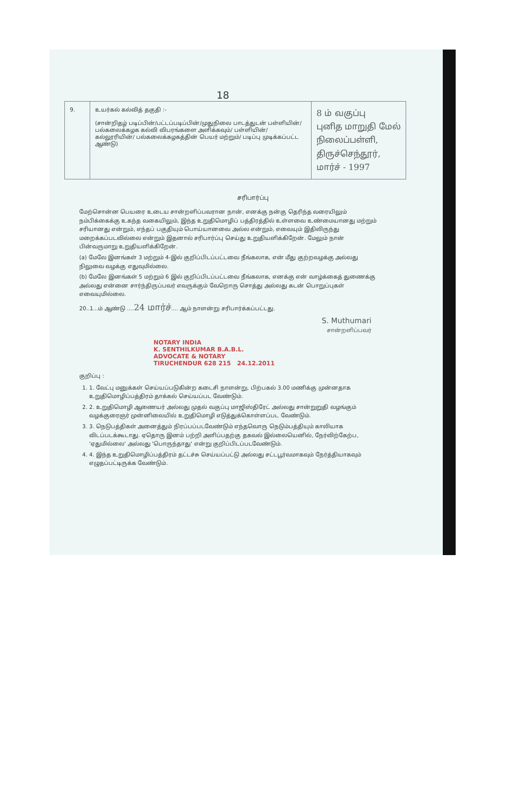18
| 9. | உயர்கல் கல்வித் தகுதி :- (சான்றிதழ் படிப்பின்/பட்டப்படிப்பின்/முதுநிலை பாடத்துடன் பள்ளியின்/ பல்கலைக்கழக கல்வி விபரங்களை அளிக்கவும்/ பள்ளியின்/கல்லூரியின்/ பல்கலைக்கழகத்தின் பெயர் மற்றும்/ படிப்பு முடிக்கப்பட்ட ஆண்டு) | 8 ம் வகுப்பு புனித மாறுதி மேல் நிலைப்பள்ளி, திருச்செந்தூர், மார்ச் - 1997 |
சரிபார்ப்பு
மேற்சொன்ன பெயரை உடைய சான்றளிப்பவரான நான், எனக்கு நன்கு தெரிந்த வரையிலும் நம்பிக்கைக்கு உகந்த வகையிலும், இந்த உறுதிமொழிப் பத்திரத்தில் உள்ளவை உண்மையானது மற்றும் சரியானது என்றும், எந்தப் பகுதியும் பொய்யானவை அல்ல என்றும், எவையும் இதிலிருந்து மறைக்கப்படவில்லை என்றும் இதனால் சரிபார்ப்பு செய்து உறுதியளிக்கிறேன். மேலும் நான் பின்வருமாறு உறுதியளிக்கிறேன்.
(a) மேலே இனங்கள் 3 மற்றும் 4-இல் குறிப்பிடப்பட்டவை நீங்கலாக, என் மீது குற்றவழக்கு அல்லது நிலுவை வழக்கு எதுவுமில்லை.
(b) மேலே இனங்கள் 5 மற்றும் 6 இல் குறிப்பிடப்பட்டவை நீங்கலாக, எனக்கு என் வாழ்க்கைத் துணைக்கு அல்லது என்னை சார்ந்திருப்பவர் எவருக்கும் வேறொரு சொத்து அல்லது கடன் பொறுப்புகள் எவையுமில்லை.
20..1...ம் ஆண்டு ....24 மார்ச்.... ஆம் நாளன்று சரிபார்க்கப்பட்டது.
S. Muthumari
சான்றளிப்பவர்
NOTARY INDIA
K. SENTHILKUMAR B.A.B.L.
ADVOCATE & NOTARY
TIRUCHENDUR 628 215 24.12.2011
குறிப்பு :
1. 1. வேட்பு மனுக்கள் செய்யப்படுகின்ற கடைசி நாளன்று, பிற்பகல் 3.00 மணிக்கு முன்னதாக உறுதிமொழிப்பத்திரம் தாக்கல் செய்யப்பட வேண்டும்.
2. 2. உறுதிமொழி ஆணையர் அல்லது முதல் வகுப்பு மாஜிஸ்திரேட் அல்லது சான்றுறுதி வழங்கும் வழக்குரைஞர் முன்னிலையில் உறுதிமொழி எடுத்துக்கொள்ளப்பட வேண்டும்.
3. 3. நெடுபத்திகள் அனைத்தும் நிரப்பப்படவேண்டும் எந்தவொரு நெடும்பத்தியும் காலியாக விடப்படக்கூடாது. ஏதொரு இனம் பற்றி அளிப்பதற்கு தகவல் இல்லையெனில், நேர்விற்கேற்ப, 'ஏதுமில்லை' அல்லது 'பொருந்தாது' என்று குறிப்பிடப்படவேண்டும்.
4. 4. இந்த உறுதிமொழிப்பத்திரம் தட்டச்சு செய்யப்பட்டு அல்லது சட்டபூர்வமாகவும் நேர்த்தியாகவும் எழுதப்பட்டிருக்க வேண்டும்.